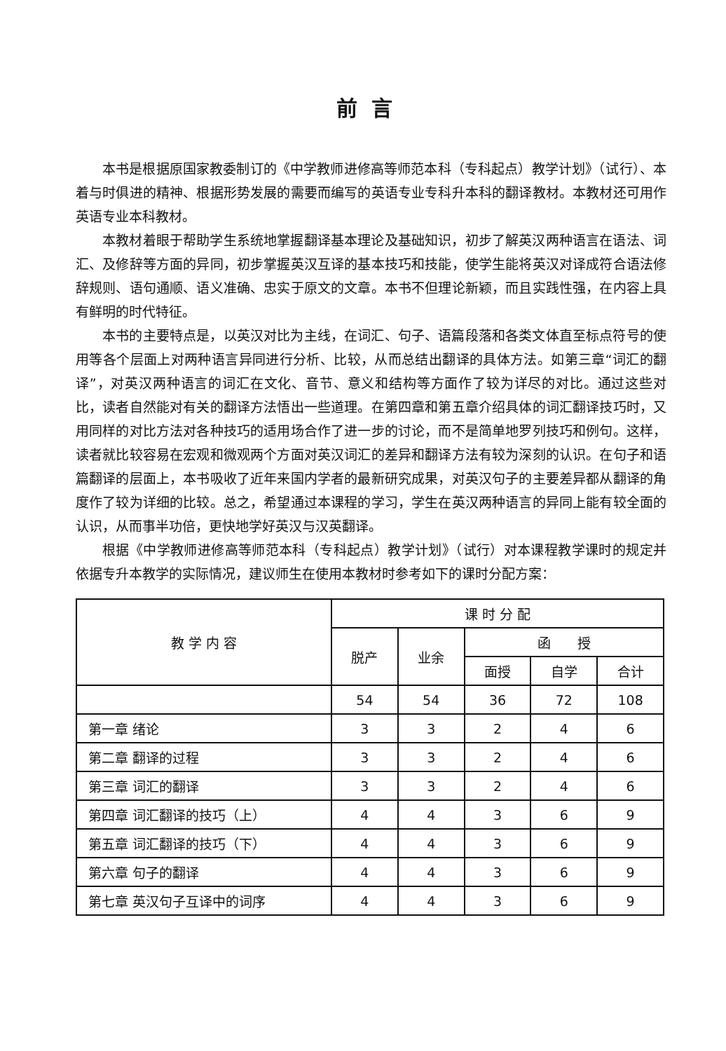前言
本书是根据原国家教委制订的《中学教师进修高等师范本科（专科起点）教学计划》（试行）、本着与时俱进的精神、根据形势发展的需要而编写的英语专业专科升本科的翻译教材。本教材还可用作英语专业本科教材。
本教材着眼于帮助学生系统地掌握翻译基本理论及基础知识，初步了解英汉两种语言在语法、词汇、及修辞等方面的异同，初步掌握英汉互译的基本技巧和技能，使学生能将英汉对译成符合语法修辞规则、语句通顺、语义准确、忠实于原文的文章。本书不但理论新颖，而且实践性强，在内容上具有鲜明的时代特征。
本书的主要特点是，以英汉对比为主线，在词汇、句子、语篇段落和各类文体直至标点符号的使用等各个层面上对两种语言异同进行分析、比较，从而总结出翻译的具体方法。如第三章“词汇的翻译”，对英汉两种语言的词汇在文化、音节、意义和结构等方面作了较为详尽的对比。通过这些对比，读者自然能对有关的翻译方法悟出一些道理。在第四章和第五章介绍具体的词汇翻译技巧时，又用同样的对比方法对各种技巧的适用场合作了进一步的讨论，而不是简单地罗列技巧和例句。这样，读者就比较容易在宏观和微观两个方面对英汉词汇的差异和翻译方法有较为深刻的认识。在句子和语篇翻译的层面上，本书吸收了近年来国内学者的最新研究成果，对英汉句子的主要差异都从翻译的角度作了较为详细的比较。总之，希望通过本课程的学习，学生在英汉两种语言的异同上能有较全面的认识，从而事半功倍，更快地学好英汉与汉英翻译。
根据《中学教师进修高等师范本科（专科起点）教学计划》（试行）对本课程教学课时的规定并依据专升本教学的实际情况，建议师生在使用本教材时参考如下的课时分配方案：
| 教 学 内 容 | 课 时 分 配 | | | | |
| --- | --- | --- | --- | --- | --- |
| | 脱产 | 业余 | 函 授 | | |
| | | | 面授 | 自学 | 合计 |
| | 54 | 54 | 36 | 72 | 108 |
| 第一章 绪论 | 3 | 3 | 2 | 4 | 6 |
| 第二章 翻译的过程 | 3 | 3 | 2 | 4 | 6 |
| 第三章 词汇的翻译 | 3 | 3 | 2 | 4 | 6 |
| 第四章 词汇翻译的技巧（上） | 4 | 4 | 3 | 6 | 9 |
| 第五章 词汇翻译的技巧（下） | 4 | 4 | 3 | 6 | 9 |
| 第六章 句子的翻译 | 4 | 4 | 3 | 6 | 9 |
| 第七章 英汉句子互译中的词序 | 4 | 4 | 3 | 6 | 9 |